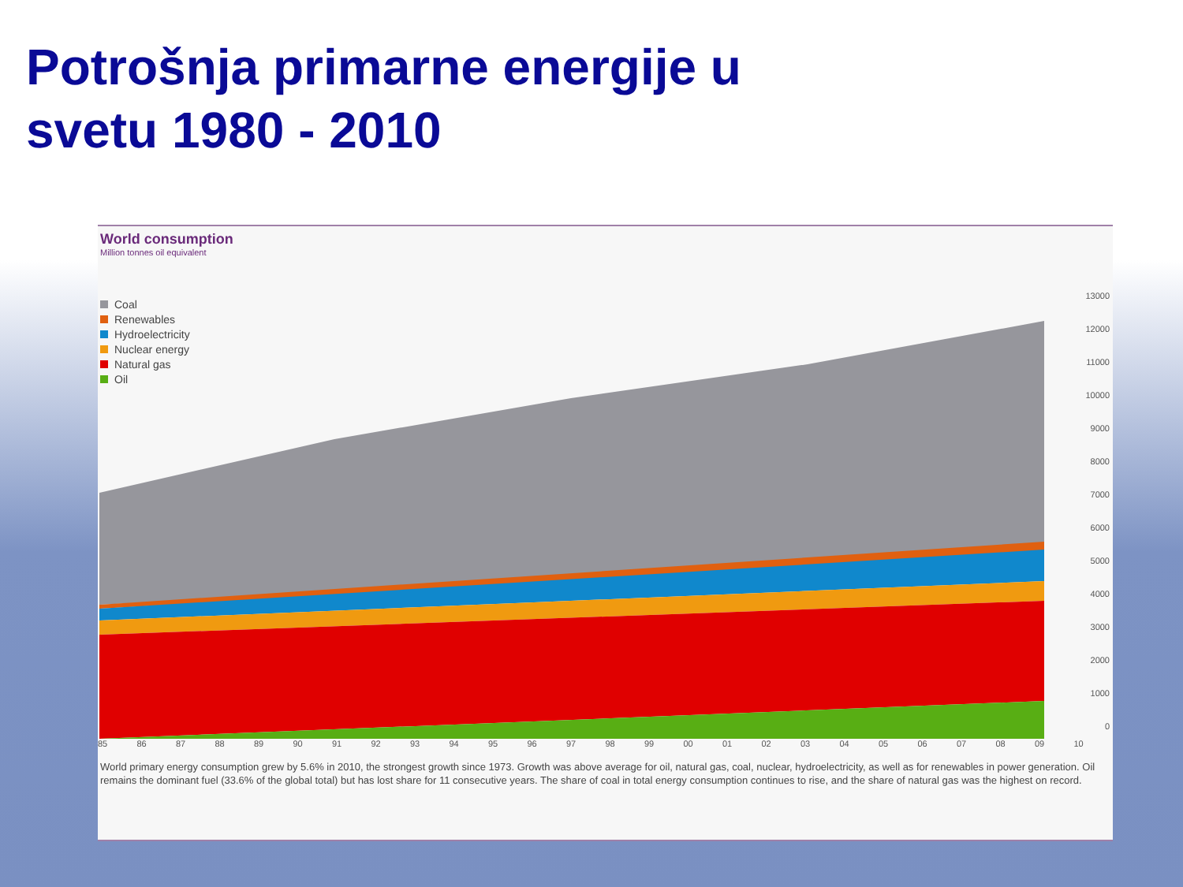Potrošnja primarne energije u svetu 1980 - 2010
World consumption
Million tonnes oil equivalent
Coal
Renewables
Hydroelectricity
Nuclear energy
Natural gas
Oil
13000
12000
11000
10000
9000
8000
7000
6000
5000
4000
3000
2000
1000
0
85 86 87 88 89 90 91 92 93 94 95 96 97 98 99 00 01 02 03 04 05 06 07 08 09 10
World primary energy consumption grew by 5.6% in 2010, the strongest growth since 1973. Growth was above average for oil, natural gas, coal, nuclear, hydroelectricity, as well as for renewables in power generation. Oil remains the dominant fuel (33.6% of the global total) but has lost share for 11 consecutive years. The share of coal in total energy consumption continues to rise, and the share of natural gas was the highest on record.